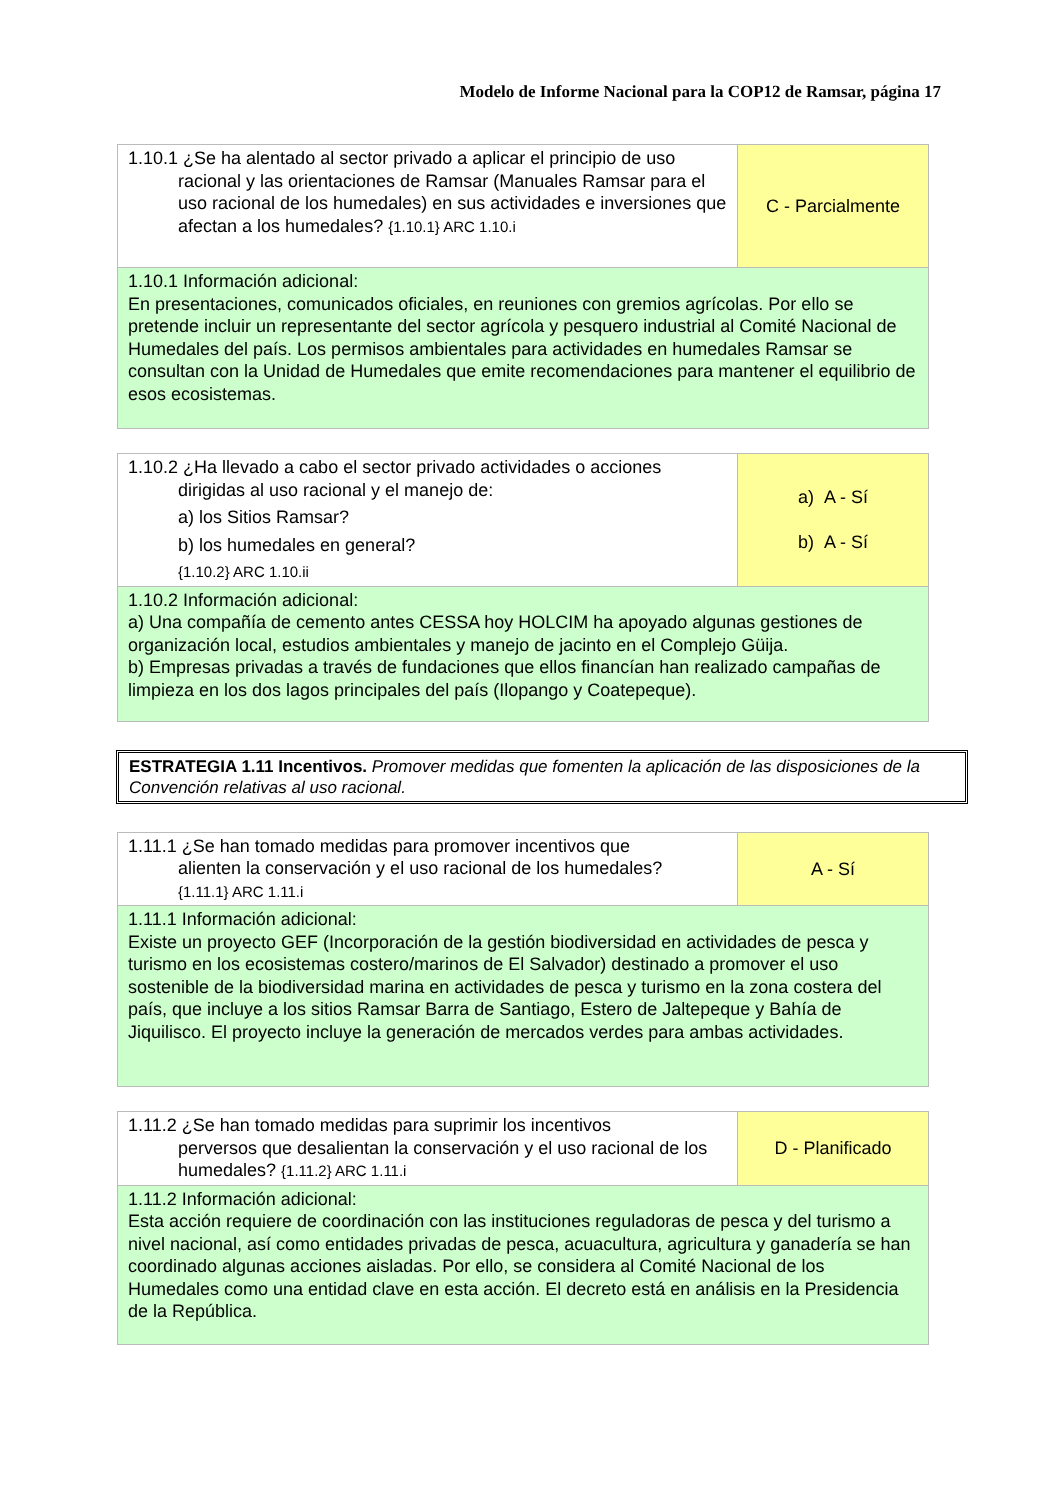Modelo de Informe Nacional para la COP12 de Ramsar, página 17
| 1.10.1 ¿Se ha alentado al sector privado a aplicar el principio de uso racional y las orientaciones de Ramsar (Manuales Ramsar para el uso racional de los humedales) en sus actividades e inversiones que afectan a los humedales? {1.10.1} ARC 1.10.i | C - Parcialmente |
| 1.10.1 Información adicional: En presentaciones, comunicados oficiales, en reuniones con gremios agrícolas. Por ello se pretende incluir un representante del sector agrícola y pesquero industrial al Comité Nacional de Humedales del país. Los permisos ambientales para actividades en humedales Ramsar se consultan con la Unidad de Humedales que emite recomendaciones para mantener el equilibrio de esos ecosistemas. | |
| 1.10.2 ¿Ha llevado a cabo el sector privado actividades o acciones dirigidas al uso racional y el manejo de: a) los Sitios Ramsar? b) los humedales en general? {1.10.2} ARC 1.10.ii | a) A - Sí b) A - Sí |
| 1.10.2 Información adicional: a) Una compañía de cemento antes CESSA hoy HOLCIM ha apoyado algunas gestiones de organización local, estudios ambientales y manejo de jacinto en el Complejo Güija. b) Empresas privadas a través de fundaciones que ellos financían han realizado campañas de limpieza en los dos lagos principales del país (Ilopango y Coatepeque). | |
ESTRATEGIA 1.11 Incentivos. Promover medidas que fomenten la aplicación de las disposiciones de la Convención relativas al uso racional.
| 1.11.1 ¿Se han tomado medidas para promover incentivos que alienten la conservación y el uso racional de los humedales? {1.11.1} ARC 1.11.i | A - Sí |
| 1.11.1 Información adicional: Existe un proyecto GEF (Incorporación de la gestión biodiversidad en actividades de pesca y turismo en los ecosistemas costero/marinos de El Salvador) destinado a promover el uso sostenible de la biodiversidad marina en actividades de pesca y turismo en la zona costera del país, que incluye a los sitios Ramsar Barra de Santiago, Estero de Jaltepeque y Bahía de Jiquilisco. El proyecto incluye la generación de mercados verdes para ambas actividades. | |
| 1.11.2 ¿Se han tomado medidas para suprimir los incentivos perversos que desalientan la conservación y el uso racional de los humedales? {1.11.2} ARC 1.11.i | D - Planificado |
| 1.11.2 Información adicional: Esta acción requiere de coordinación con las instituciones reguladoras de pesca y del turismo a nivel nacional, así como entidades privadas de pesca, acuacultura, agricultura y ganadería se han coordinado algunas acciones aisladas. Por ello, se considera al Comité Nacional de los Humedales como una entidad clave en esta acción. El decreto está en análisis en la Presidencia de la República. | |